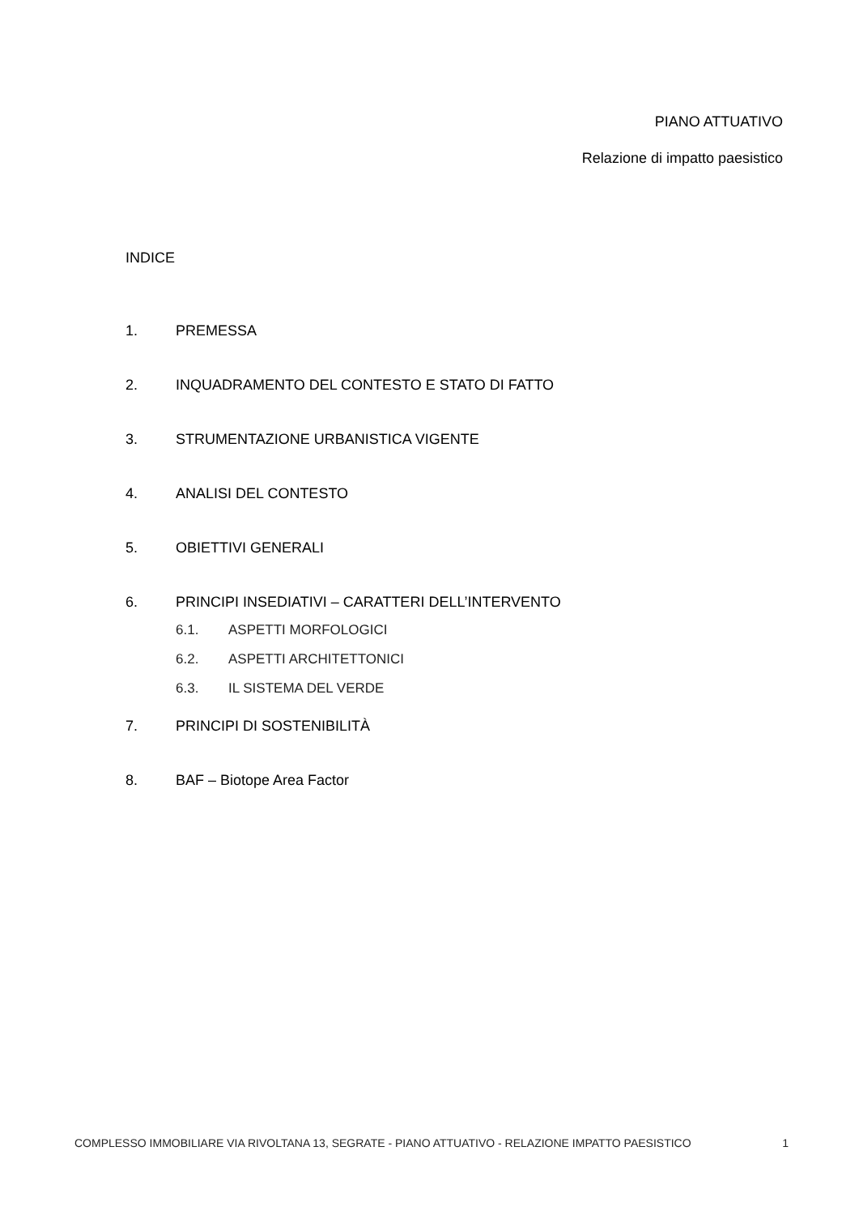PIANO ATTUATIVO
Relazione di impatto paesistico
INDICE
1. PREMESSA
2. INQUADRAMENTO DEL CONTESTO E STATO DI FATTO
3. STRUMENTAZIONE URBANISTICA VIGENTE
4. ANALISI DEL CONTESTO
5. OBIETTIVI GENERALI
6. PRINCIPI INSEDIATIVI – CARATTERI DELL’INTERVENTO
6.1. ASPETTI MORFOLOGICI
6.2. ASPETTI ARCHITETTONICI
6.3. IL SISTEMA DEL VERDE
7. PRINCIPI DI SOSTENIBILITÀ
8. BAF – Biotope Area Factor
COMPLESSO IMMOBILIARE VIA RIVOLTANA 13, SEGRATE - PIANO ATTUATIVO - RELAZIONE IMPATTO PAESISTICO 1